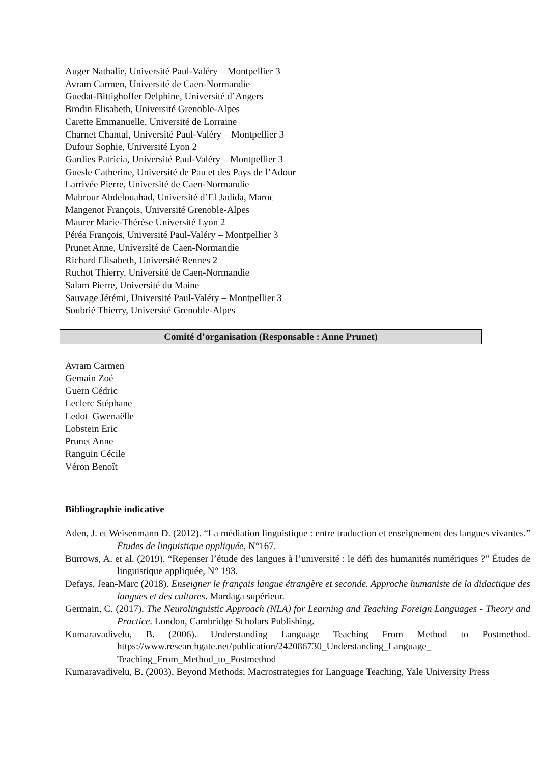Auger Nathalie, Université Paul-Valéry – Montpellier 3
Avram Carmen, Université de Caen-Normandie
Guedat-Bittighoffer Delphine, Université d’Angers
Brodin Elisabeth, Université Grenoble-Alpes
Carette Emmanuelle, Université de Lorraine
Charnet Chantal, Université Paul-Valéry – Montpellier 3
Dufour Sophie, Université Lyon 2
Gardies Patricia, Université Paul-Valéry – Montpellier 3
Guesle Catherine, Université de Pau et des Pays de l’Adour
Larrivée Pierre, Université de Caen-Normandie
Mabrour Abdelouahad, Université d’El Jadida, Maroc
Mangenot François, Université Grenoble-Alpes
Maurer Marie-Thérèse Université Lyon 2
Péréa François, Université Paul-Valéry – Montpellier 3
Prunet Anne, Université de Caen-Normandie
Richard Elisabeth, Université Rennes 2
Ruchot Thierry, Université de Caen-Normandie
Salam Pierre, Université du Maine
Sauvage Jérémi, Université Paul-Valéry – Montpellier 3
Soubrié Thierry, Université Grenoble-Alpes
Comité d’organisation (Responsable : Anne Prunet)
Avram Carmen
Gemain Zoé
Guern Cédric
Leclerc Stéphane
Ledot Gwenaëlle
Lobstein Eric
Prunet Anne
Ranguin Cécile
Véron Benoît
Bibliographie indicative
Aden, J. et Weisenmann D. (2012). “La médiation linguistique : entre traduction et enseignement des langues vivantes.” Études de linguistique appliquée, N°167.
Burrows, A. et al. (2019). “Repenser l’étude des langues à l’université : le défi des humanités numériques ?” Études de linguistique appliquée, N° 193.
Defays, Jean-Marc (2018). Enseigner le français langue étrangère et seconde. Approche humaniste de la didactique des langues et des cultures. Mardaga supérieur.
Germain, C. (2017). The Neurolinguistic Approach (NLA) for Learning and Teaching Foreign Languages - Theory and Practice. London, Cambridge Scholars Publishing.
Kumaravadivelu, B. (2006). Understanding Language Teaching From Method to Postmethod. https://www.researchgate.net/publication/242086730_Understanding_Language_ Teaching_From_Method_to_Postmethod
Kumaravadivelu, B. (2003). Beyond Methods: Macrostrategies for Language Teaching, Yale University Press